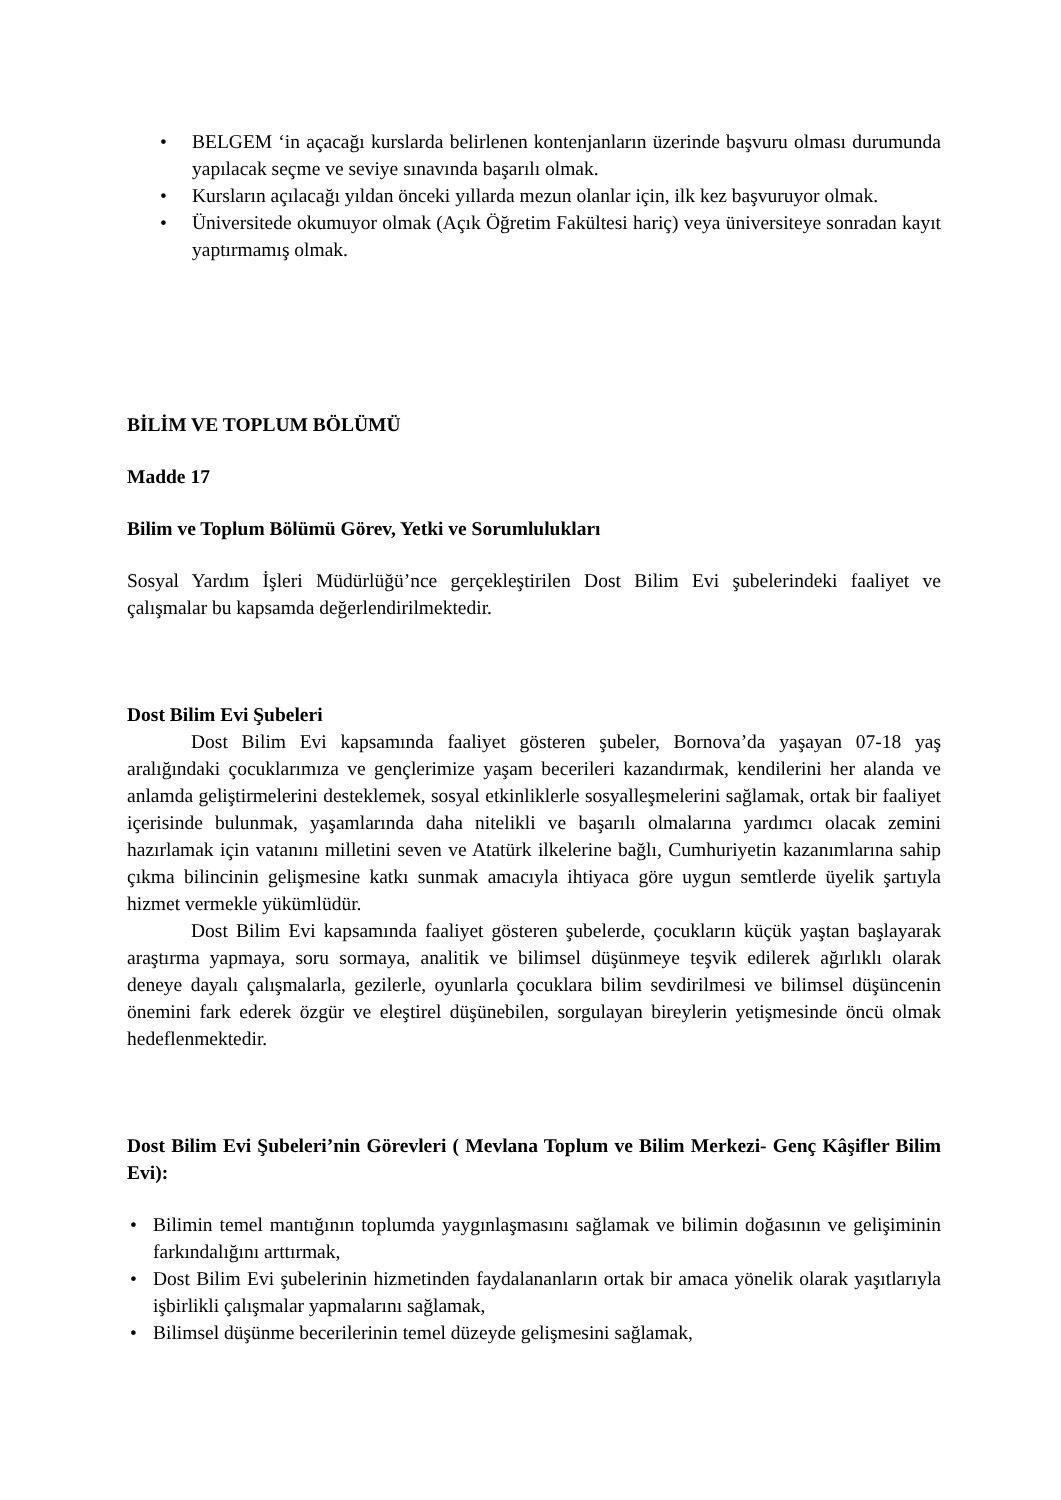• BELGEM ‘in açacağı kurslarda belirlenen kontenjanların üzerinde başvuru olması durumunda yapılacak seçme ve seviye sınavında başarılı olmak.
• Kursların açılacağı yıldan önceki yıllarda mezun olanlar için, ilk kez başvuruyor olmak.
• Üniversitede okumuyor olmak (Açık Öğretim Fakültesi hariç) veya üniversiteye sonradan kayıt yaptırmamış olmak.
BİLİM VE TOPLUM BÖLÜMÜ
Madde 17
Bilim ve Toplum Bölümü Görev, Yetki ve Sorumlulukları
Sosyal Yardım İşleri Müdürlüğü’nce gerçekleştirilen Dost Bilim Evi şubelerindeki faaliyet ve çalışmalar bu kapsamda değerlendirilmektedir.
Dost Bilim Evi Şubeleri
Dost Bilim Evi kapsamında faaliyet gösteren şubeler, Bornova’da yaşayan 07-18 yaş aralığındaki çocuklarımıza ve gençlerimize yaşam becerileri kazandırmak, kendilerini her alanda ve anlamda geliştirmelerini desteklemek, sosyal etkinliklerle sosyalleşmelerini sağlamak, ortak bir faaliyet içerisinde bulunmak, yaşamlarında daha nitelikli ve başarılı olmalarına yardımcı olacak zemini hazırlamak için vatanını milletini seven ve Atatürk ilkelerine bağlı, Cumhuriyetin kazanımlarına sahip çıkma bilincinin gelişmesine katkı sunmak amacıyla ihtiyaca göre uygun semtlerde üyelik şartıyla hizmet vermekle yükümlüdür.
Dost Bilim Evi kapsamında faaliyet gösteren şubelerde, çocukların küçük yaştan başlayarak araştırma yapmaya, soru sormaya, analitik ve bilimsel düşünmeye teşvik edilerek ağırlıklı olarak deneye dayalı çalışmalarla, gezilerle, oyunlarla çocuklara bilim sevdirilmesi ve bilimsel düşüncenin önemini fark ederek özgür ve eleştirel düşünebilen, sorgulayan bireylerin yetişmesinde öncü olmak hedeflenmektedir.
Dost Bilim Evi Şubeleri’nin Görevleri ( Mevlana Toplum ve Bilim Merkezi- Genç Kâşifler Bilim Evi):
• Bilimin temel mantığının toplumda yaygınlaşmasını sağlamak ve bilimin doğasının ve gelişiminin farkındalığını arttırmak,
• Dost Bilim Evi şubelerinin hizmetinden faydalananların ortak bir amaca yönelik olarak yaşıtlarıyla işbirlikli çalışmalar yapmalarını sağlamak,
• Bilimsel düşünme becerilerinin temel düzeyde gelişmesini sağlamak,